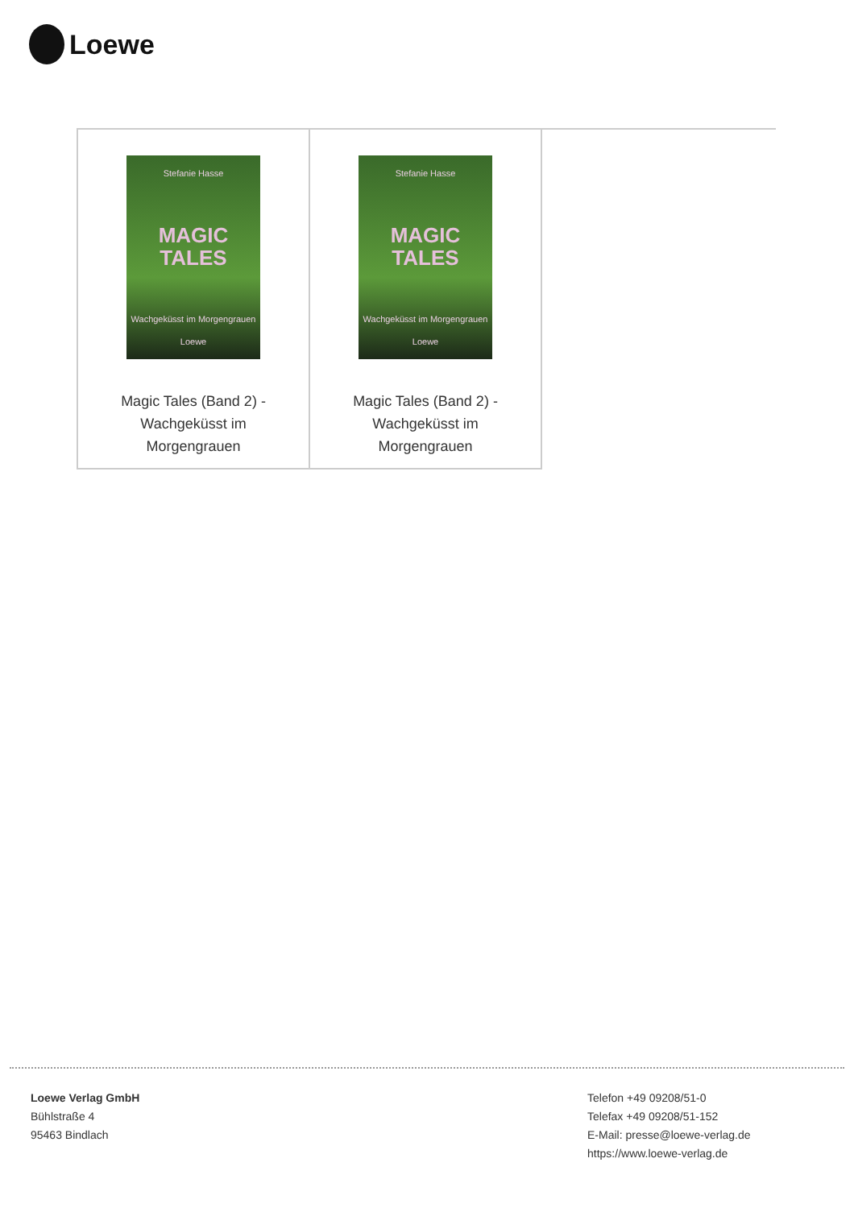Loewe
| Stefanie Hasse MAGIC TALES Wachgeküsst im Morgengrauen Loewe Magic Tales (Band 2) - Wachgeküsst im Morgengrauen | Stefanie Hasse MAGIC TALES Wachgeküsst im Morgengrauen Loewe Magic Tales (Band 2) - Wachgeküsst im Morgengrauen | |
Loewe Verlag GmbH
Bühlstraße 4
95463 Bindlach
Telefon +49 09208/51-0
Telefax +49 09208/51-152
E-Mail: presse@loewe-verlag.de
https://www.loewe-verlag.de